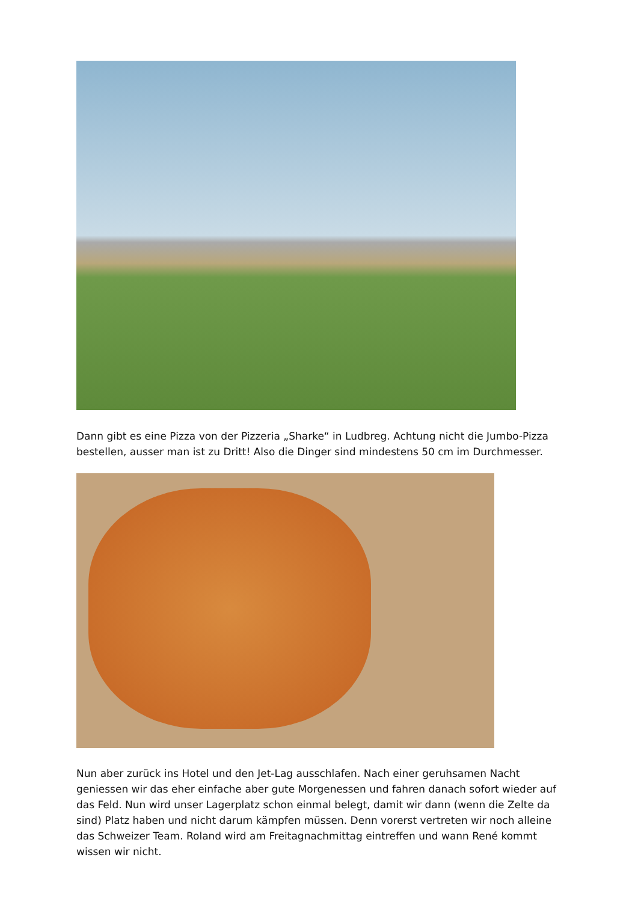Dann gibt es eine Pizza von der Pizzeria „Sharke“ in Ludbreg. Achtung nicht die Jumbo-Pizza bestellen, ausser man ist zu Dritt! Also die Dinger sind mindestens 50 cm im Durchmesser.
Nun aber zurück ins Hotel und den Jet-Lag ausschlafen. Nach einer geruhsamen Nacht geniessen wir das eher einfache aber gute Morgenessen und fahren danach sofort wieder auf das Feld. Nun wird unser Lagerplatz schon einmal belegt, damit wir dann (wenn die Zelte da sind) Platz haben und nicht darum kämpfen müssen. Denn vorerst vertreten wir noch alleine das Schweizer Team. Roland wird am Freitagnachmittag eintreffen und wann René kommt wissen wir nicht.